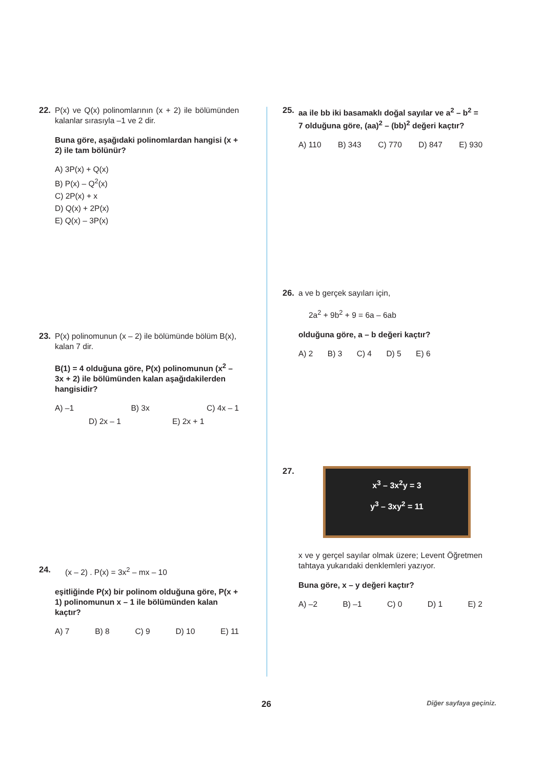22.
P(x) ve Q(x) polinomlarının (x + 2) ile bölümünden kalanlar sırasıyla –1 ve 2 dir.
Buna göre, aşağıdaki polinomlardan hangisi (x + 2) ile tam bölünür?
A) 3P(x) + Q(x)
B) P(x) – Q<sup>2</sup>(x)
C) 2P(x) + x
D) Q(x) + 2P(x)
E) Q(x) – 3P(x)
23.
P(x) polinomunun (x – 2) ile bölümünde bölüm B(x), kalan 7 dir.
B(1) = 4 olduğuna göre, P(x) polinomunun (x<sup>2</sup> – 3x + 2) ile bölümünden kalan aşağıdakilerden hangisidir?
A) –1 B) 3x C) 4x – 1
D) 2x – 1 E) 2x + 1
24.
(x – 2) . P(x) = 3x<sup>2</sup> – mx – 10
eşitliğinde P(x) bir polinom olduğuna göre, P(x + 1) polinomunun x – 1 ile bölümünden kalan kaçtır?
A) 7 B) 8 C) 9 D) 10 E) 11
25.
aa ile bb iki basamaklı doğal sayılar ve a<sup>2</sup> – b<sup>2</sup> = 7 olduğuna göre, (aa)<sup>2</sup> – (bb)<sup>2</sup> değeri kaçtır?
A) 110 B) 343 C) 770 D) 847 E) 930
26.
a ve b gerçek sayıları için,
2a<sup>2</sup> + 9b<sup>2</sup> + 9 = 6a – 6ab
olduğuna göre, a – b değeri kaçtır?
A) 2 B) 3 C) 4 D) 5 E) 6
27.
x<sup>3</sup> – 3x<sup>2</sup>y = 3
y<sup>3</sup> – 3xy<sup>2</sup> = 11
x ve y gerçel sayılar olmak üzere; Levent Öğretmen tahtaya yukarıdaki denklemleri yazıyor.
Buna göre, x – y değeri kaçtır?
A) –2 B) –1 C) 0 D) 1 E) 2
26 Diğer sayfaya geçiniz.